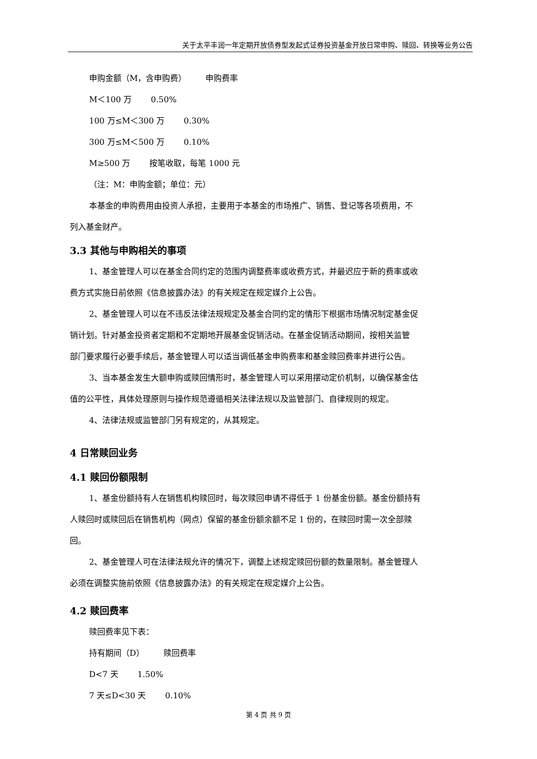关于太平丰润一年定期开放债券型发起式证券投资基金开放日常申购、赎回、转换等业务公告
申购金额（M，含申购费） 申购费率
M＜100 万 0.50%
100 万≤M＜300 万 0.30%
300 万≤M＜500 万 0.10%
M≥500 万 按笔收取，每笔 1000 元
（注：M：申购金额；单位：元）
本基金的申购费用由投资人承担，主要用于本基金的市场推广、销售、登记等各项费用，不
列入基金财产。
3.3 其他与申购相关的事项
1、基金管理人可以在基金合同约定的范围内调整费率或收费方式，并最迟应于新的费率或收
费方式实施日前依照《信息披露办法》的有关规定在规定媒介上公告。
2、基金管理人可以在不违反法律法规规定及基金合同约定的情形下根据市场情况制定基金促
销计划。针对基金投资者定期和不定期地开展基金促销活动。在基金促销活动期间，按相关监管
部门要求履行必要手续后，基金管理人可以适当调低基金申购费率和基金赎回费率并进行公告。
3、当本基金发生大额申购或赎回情形时，基金管理人可以采用摆动定价机制，以确保基金估
值的公平性，具体处理原则与操作规范遵循相关法律法规以及监管部门、自律规则的规定。
4、法律法规或监管部门另有规定的，从其规定。
4 日常赎回业务
4.1 赎回份额限制
1、基金份额持有人在销售机构赎回时，每次赎回申请不得低于 1 份基金份额。基金份额持有
人赎回时或赎回后在销售机构（网点）保留的基金份额余额不足 1 份的，在赎回时需一次全部赎
回。
2、基金管理人可在法律法规允许的情况下，调整上述规定赎回份额的数量限制。基金管理人
必须在调整实施前依照《信息披露办法》的有关规定在规定媒介上公告。
4.2 赎回费率
赎回费率见下表：
持有期间（D） 赎回费率
D<7 天 1.50%
7 天≤D<30 天 0.10%
第 4 页 共 9 页